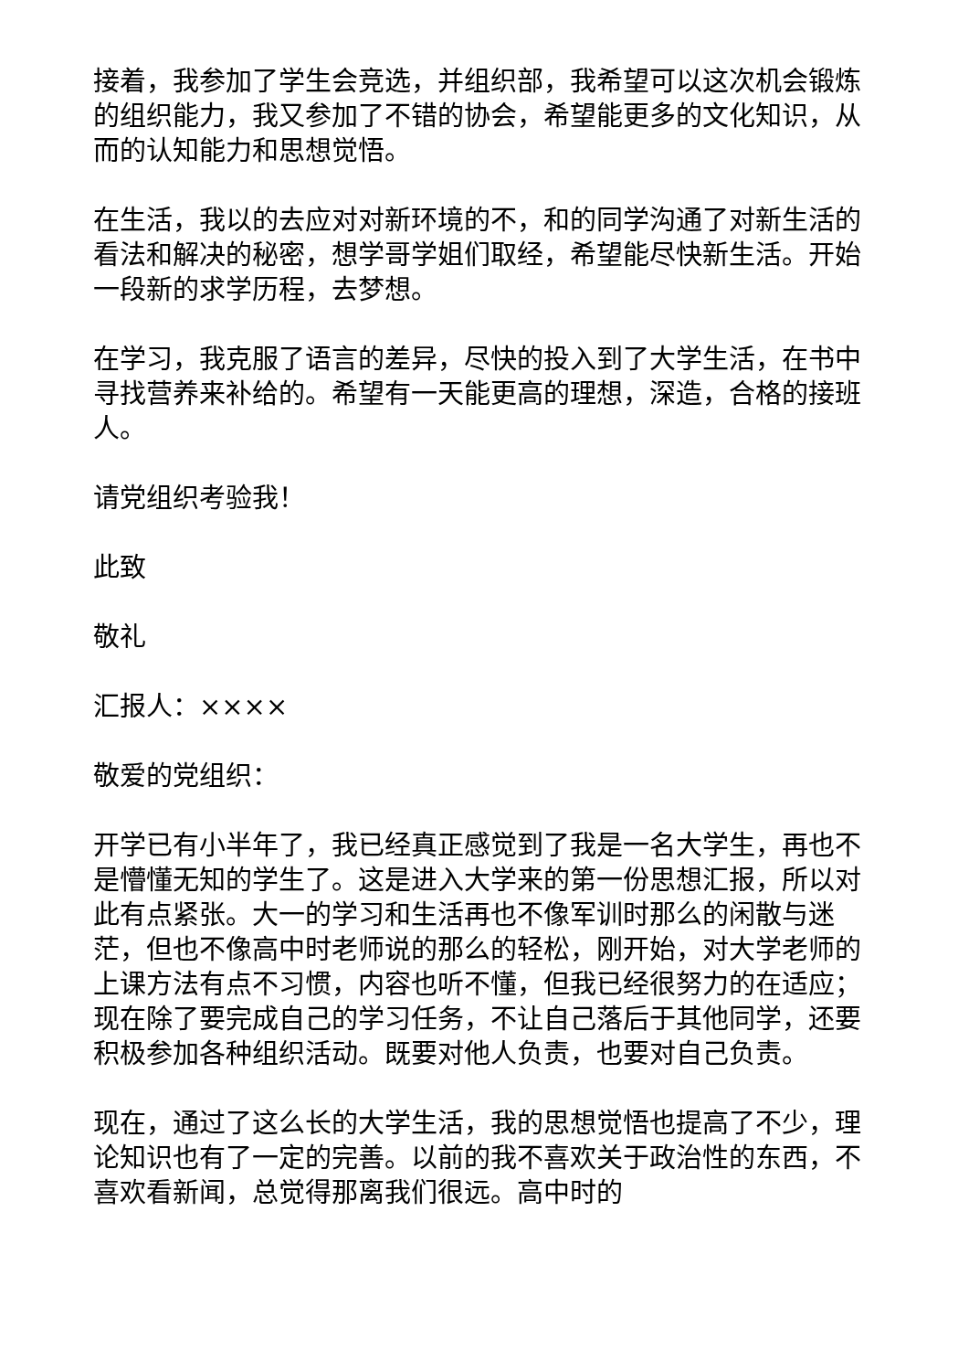接着，我参加了学生会竞选，并组织部，我希望可以这次机会锻炼的组织能力，我又参加了不错的协会，希望能更多的文化知识，从而的认知能力和思想觉悟。
在生活，我以的去应对对新环境的不，和的同学沟通了对新生活的看法和解决的秘密，想学哥学姐们取经，希望能尽快新生活。开始一段新的求学历程，去梦想。
在学习，我克服了语言的差异，尽快的投入到了大学生活，在书中寻找营养来补给的。希望有一天能更高的理想，深造，合格的接班人。
请党组织考验我！
此致
敬礼
汇报人：××××
敬爱的党组织：
开学已有小半年了，我已经真正感觉到了我是一名大学生，再也不是懵懂无知的学生了。这是进入大学来的第一份思想汇报，所以对此有点紧张。大一的学习和生活再也不像军训时那么的闲散与迷茫，但也不像高中时老师说的那么的轻松，刚开始，对大学老师的上课方法有点不习惯，内容也听不懂，但我已经很努力的在适应；现在除了要完成自己的学习任务，不让自己落后于其他同学，还要积极参加各种组织活动。既要对他人负责，也要对自己负责。
现在，通过了这么长的大学生活，我的思想觉悟也提高了不少，理论知识也有了一定的完善。以前的我不喜欢关于政治性的东西，不喜欢看新闻，总觉得那离我们很远。高中时的